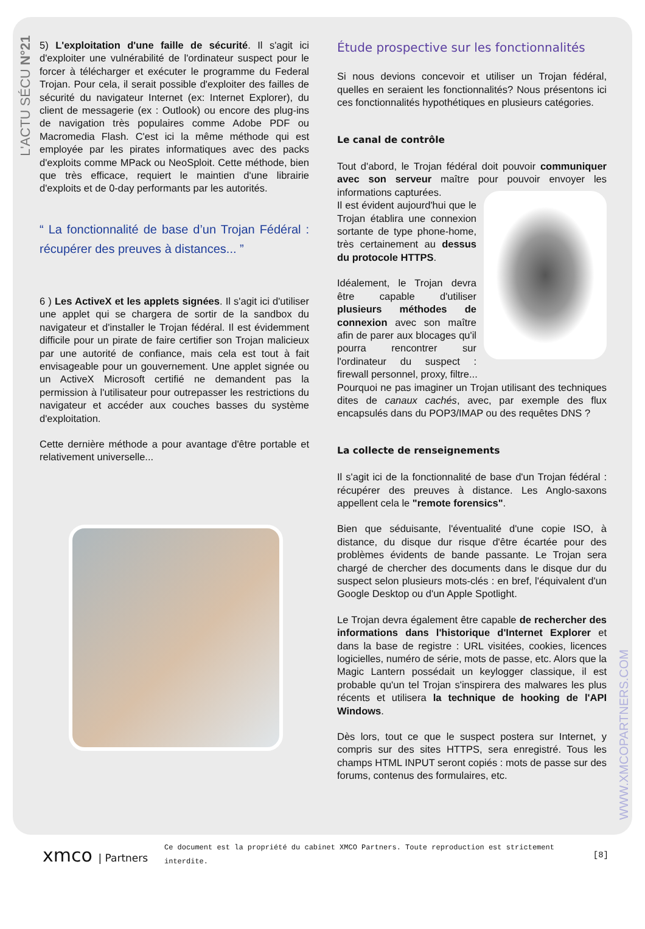L'ACTU SÉCU N°21
5) L'exploitation d'une faille de sécurité. Il s'agit ici d'exploiter une vulnérabilité de l'ordinateur suspect pour le forcer à télécharger et exécuter le programme du Federal Trojan. Pour cela, il serait possible d'exploiter des failles de sécurité du navigateur Internet (ex: Internet Explorer), du client de messagerie (ex : Outlook) ou encore des plug-ins de navigation très populaires comme Adobe PDF ou Macromedia Flash. C'est ici la même méthode qui est employée par les pirates informatiques avec des packs d'exploits comme MPack ou NeoSploit. Cette méthode, bien que très efficace, requiert le maintien d'une librairie d'exploits et de 0-day performants par les autorités.
“ La fonctionnalité de base d’un Trojan Fédéral : récupérer des preuves à distances... ”
6 ) Les ActiveX et les applets signées. Il s'agit ici d'utiliser une applet qui se chargera de sortir de la sandbox du navigateur et d'installer le Trojan fédéral. Il est évidemment difficile pour un pirate de faire certifier son Trojan malicieux par une autorité de confiance, mais cela est tout à fait envisageable pour un gouvernement. Une applet signée ou un ActiveX Microsoft certifié ne demandent pas la permission à l'utilisateur pour outrepasser les restrictions du navigateur et accéder aux couches basses du système d'exploitation.
Cette dernière méthode a pour avantage d'être portable et relativement universelle...
Étude prospective sur les fonctionnalités
Si nous devions concevoir et utiliser un Trojan fédéral, quelles en seraient les fonctionnalités? Nous présentons ici ces fonctionnalités hypothétiques en plusieurs catégories.
Le canal de contrôle
Tout d'abord, le Trojan fédéral doit pouvoir communiquer avec son serveur maître pour pouvoir envoyer les informations capturées.
Il est évident aujourd'hui que le Trojan établira une connexion sortante de type phone-home, très certainement au dessus du protocole HTTPS.
Idéalement, le Trojan devra être capable d'utiliser plusieurs méthodes de connexion avec son maître afin de parer aux blocages qu'il pourra rencontrer sur l'ordinateur du suspect : firewall personnel, proxy, filtre...
Pourquoi ne pas imaginer un Trojan utilisant des techniques dites de canaux cachés, avec, par exemple des flux encapsulés dans du POP3/IMAP ou des requêtes DNS ?
La collecte de renseignements
Il s'agit ici de la fonctionnalité de base d'un Trojan fédéral : récupérer des preuves à distance. Les Anglo-saxons appellent cela le "remote forensics".
Bien que séduisante, l'éventualité d'une copie ISO, à distance, du disque dur risque d'être écartée pour des problèmes évidents de bande passante. Le Trojan sera chargé de chercher des documents dans le disque dur du suspect selon plusieurs mots-clés : en bref, l'équivalent d'un Google Desktop ou d'un Apple Spotlight.
Le Trojan devra également être capable de rechercher des informations dans l'historique d'Internet Explorer et dans la base de registre : URL visitées, cookies, licences logicielles, numéro de série, mots de passe, etc. Alors que la Magic Lantern possédait un keylogger classique, il est probable qu'un tel Trojan s'inspirera des malwares les plus récents et utilisera la technique de hooking de l'API Windows.
Dès lors, tout ce que le suspect postera sur Internet, y compris sur des sites HTTPS, sera enregistré. Tous les champs HTML INPUT seront copiés : mots de passe sur des forums, contenus des formulaires, etc.
WWW.XMCOPARTNERS.COM
xmco | Partners
Ce document est la propriété du cabinet XMCO Partners. Toute reproduction est strictement interdite.
[8]